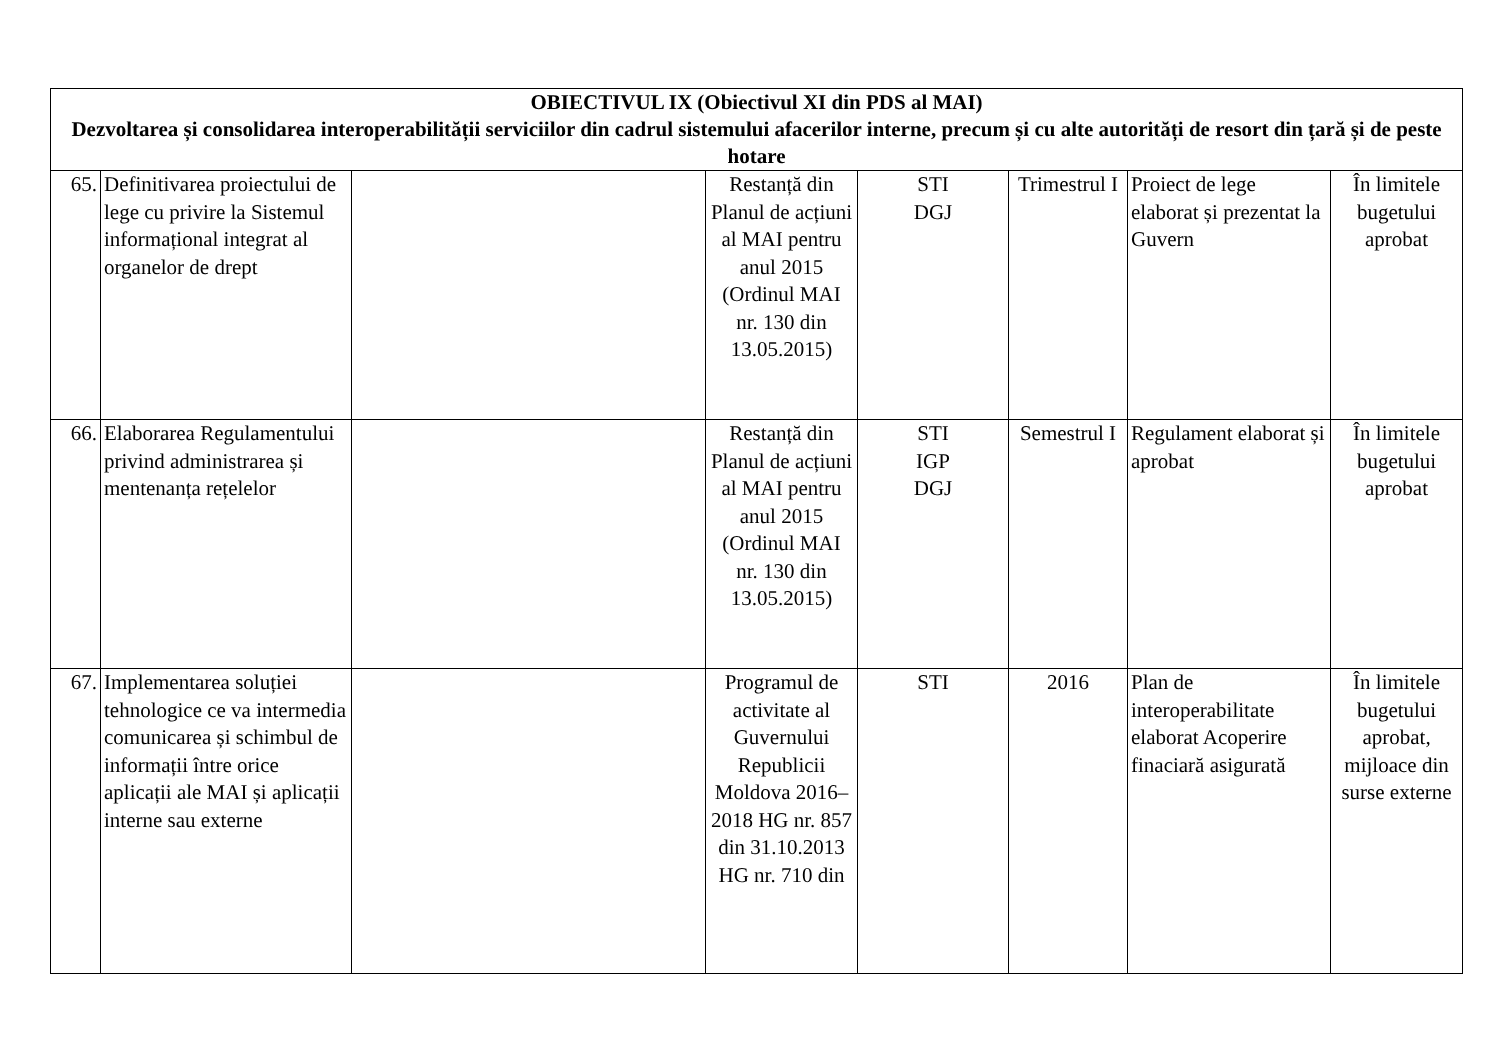| OBIECTIVUL IX (Obiectivul XI din PDS al MAI) Dezvoltarea și consolidarea interoperabilității serviciilor din cadrul sistemului afacerilor interne, precum și cu alte autorități de resort din țară și de peste hotare | | | | | | | |
| --- | --- | --- | --- | --- | --- | --- | --- |
| 65. | Definitivarea proiectului de lege cu privire la Sistemul informațional integrat al organelor de drept | | Restanță din Planul de acțiuni al MAI pentru anul 2015 (Ordinul MAI nr. 130 din 13.05.2015) | STI DGJ | Trimestrul I | Proiect de lege elaborat și prezentat la Guvern | În limitele bugetului aprobat |
| 66. | Elaborarea Regulamentului privind administrarea și mentenanța rețelelor | | Restanță din Planul de acțiuni al MAI pentru anul 2015 (Ordinul MAI nr. 130 din 13.05.2015) | STI IGP DGJ | Semestrul I | Regulament elaborat și aprobat | În limitele bugetului aprobat |
| 67. | Implementarea soluției tehnologice ce va intermedia comunicarea și schimbul de informații între orice aplicații ale MAI și aplicații interne sau externe | | Programul de activitate al Guvernului Republicii Moldova 2016–2018 HG nr. 857 din 31.10.2013 HG nr. 710 din | STI | 2016 | Plan de interoperabilitate elaborat Acoperire finaciară asigurată | În limitele bugetului aprobat, mijloace din surse externe |